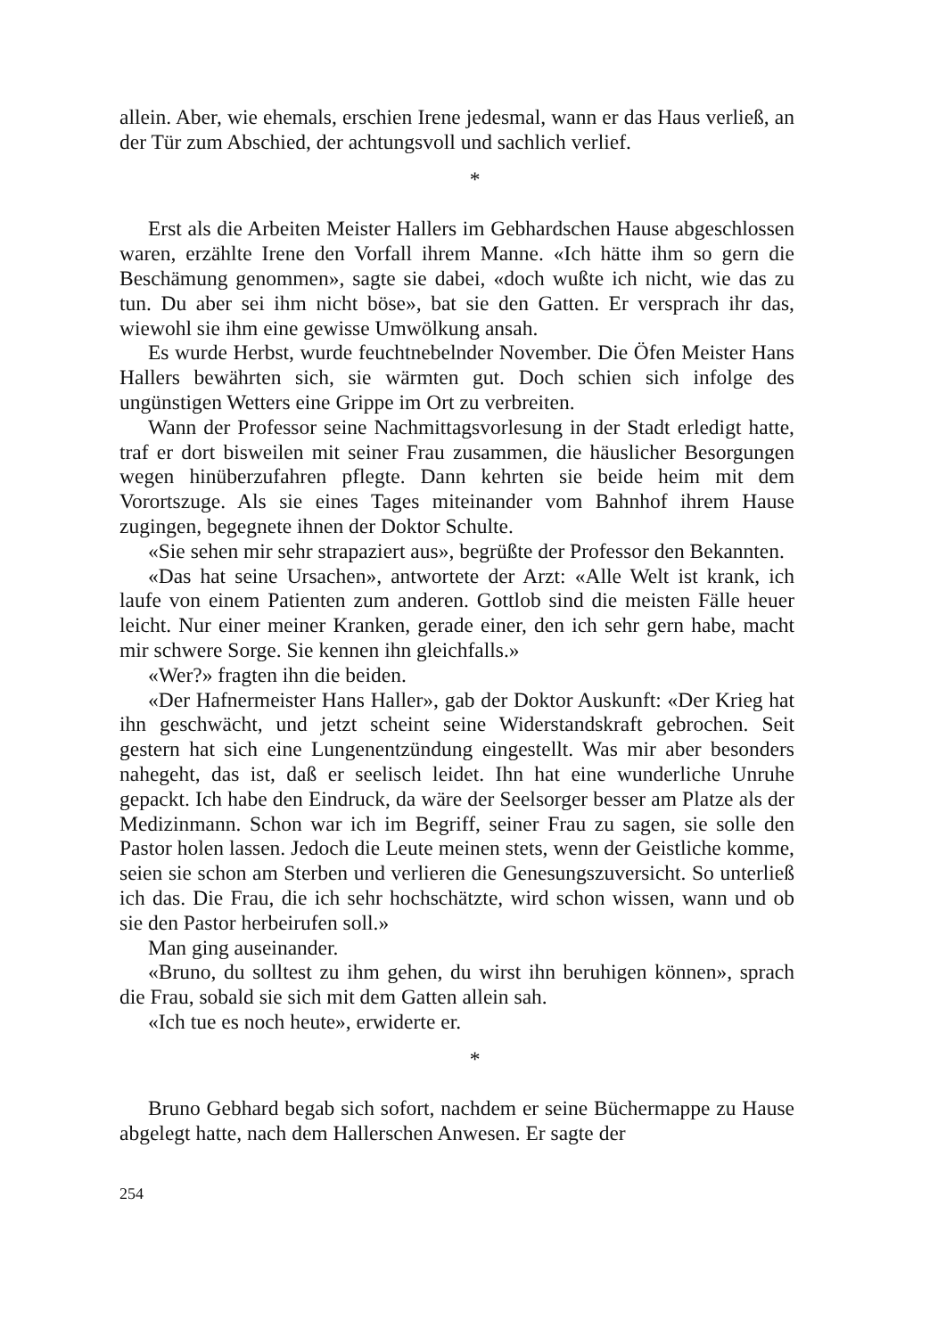allein. Aber, wie ehemals, erschien Irene jedesmal, wann er das Haus verließ, an der Tür zum Abschied, der achtungsvoll und sachlich verlief.
*
Erst als die Arbeiten Meister Hallers im Gebhardschen Hause abgeschlossen waren, erzählte Irene den Vorfall ihrem Manne. «Ich hätte ihm so gern die Beschämung genommen», sagte sie dabei, «doch wußte ich nicht, wie das zu tun. Du aber sei ihm nicht böse», bat sie den Gatten. Er versprach ihr das, wiewohl sie ihm eine gewisse Umwölkung ansah.
Es wurde Herbst, wurde feuchtnebelnder November. Die Öfen Meister Hans Hallers bewährten sich, sie wärmten gut. Doch schien sich infolge des ungünstigen Wetters eine Grippe im Ort zu verbreiten.
Wann der Professor seine Nachmittagsvorlesung in der Stadt erledigt hatte, traf er dort bisweilen mit seiner Frau zusammen, die häuslicher Besorgungen wegen hinüberzufahren pflegte. Dann kehrten sie beide heim mit dem Vorortszuge. Als sie eines Tages miteinander vom Bahnhof ihrem Hause zugingen, begegnete ihnen der Doktor Schulte.
«Sie sehen mir sehr strapaziert aus», begrüßte der Professor den Bekannten.
«Das hat seine Ursachen», antwortete der Arzt: «Alle Welt ist krank, ich laufe von einem Patienten zum anderen. Gottlob sind die meisten Fälle heuer leicht. Nur einer meiner Kranken, gerade einer, den ich sehr gern habe, macht mir schwere Sorge. Sie kennen ihn gleichfalls.»
«Wer?» fragten ihn die beiden.
«Der Hafnermeister Hans Haller», gab der Doktor Auskunft: «Der Krieg hat ihn geschwächt, und jetzt scheint seine Widerstandskraft gebrochen. Seit gestern hat sich eine Lungenentzündung eingestellt. Was mir aber besonders nahegeht, das ist, daß er seelisch leidet. Ihn hat eine wunderliche Unruhe gepackt. Ich habe den Eindruck, da wäre der Seelsorger besser am Platze als der Medizinmann. Schon war ich im Begriff, seiner Frau zu sagen, sie solle den Pastor holen lassen. Jedoch die Leute meinen stets, wenn der Geistliche komme, seien sie schon am Sterben und verlieren die Genesungszuversicht. So unterließ ich das. Die Frau, die ich sehr hochschätzte, wird schon wissen, wann und ob sie den Pastor herbeirufen soll.»
Man ging auseinander.
«Bruno, du solltest zu ihm gehen, du wirst ihn beruhigen können», sprach die Frau, sobald sie sich mit dem Gatten allein sah.
«Ich tue es noch heute», erwiderte er.
*
Bruno Gebhard begab sich sofort, nachdem er seine Büchermappe zu Hause abgelegt hatte, nach dem Hallerschen Anwesen. Er sagte der
254